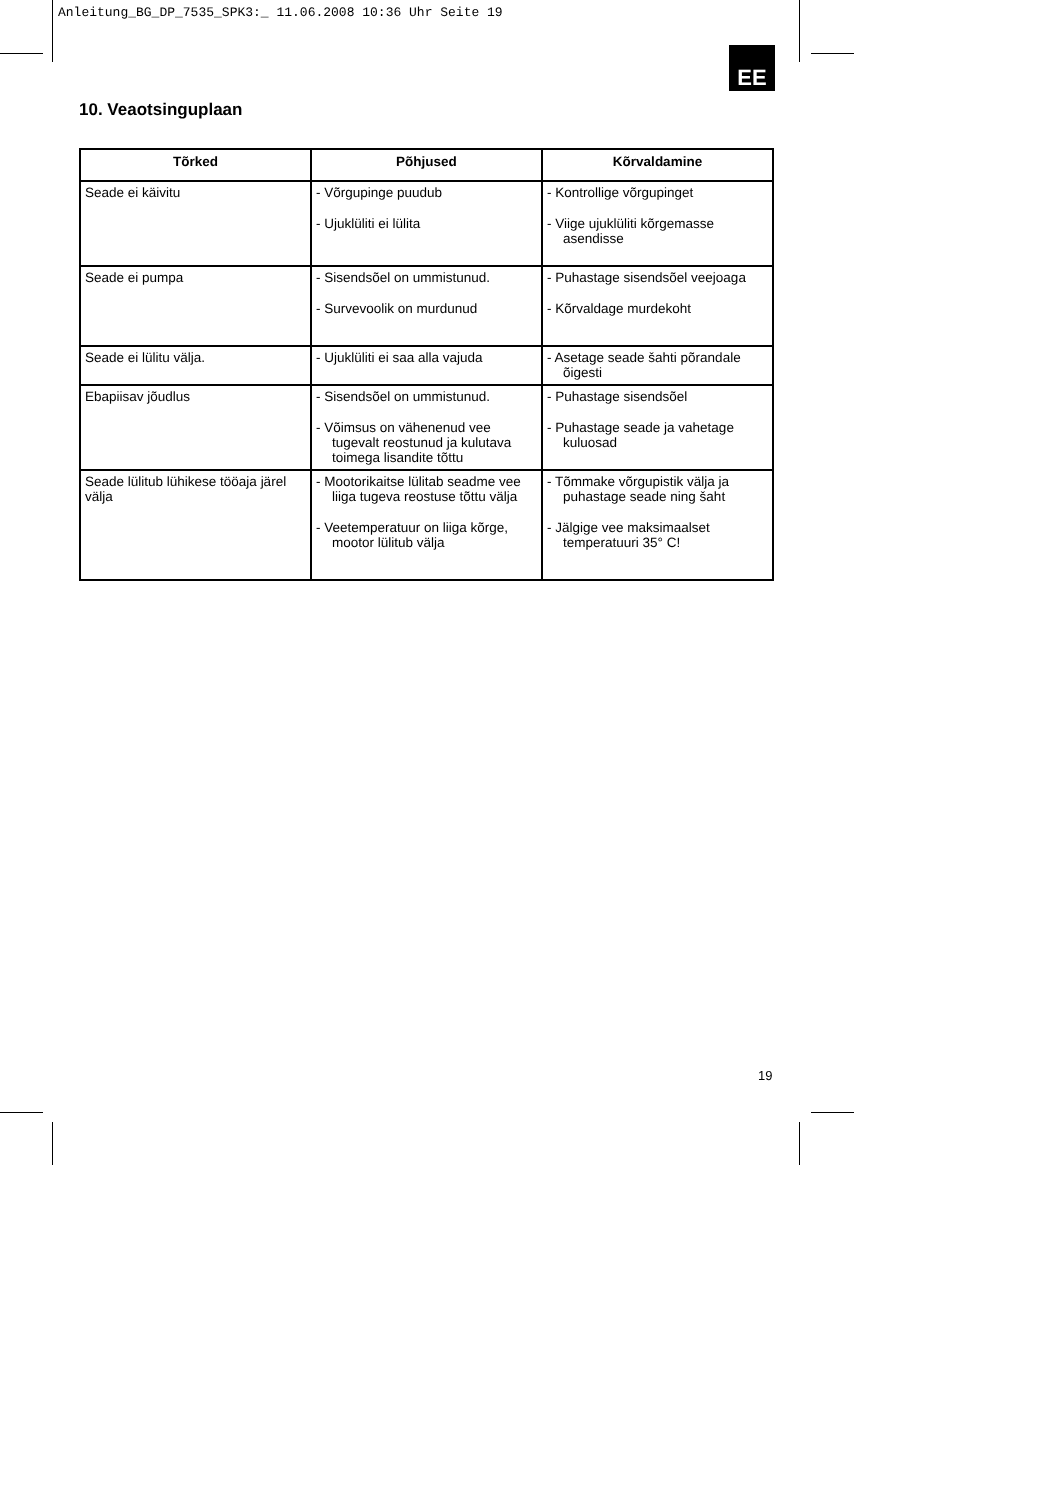Anleitung_BG_DP_7535_SPK3:_ 11.06.2008 10:36 Uhr Seite 19
EE
10. Veaotsinguplaan
| Tõrked | Põhjused | Kõrvaldamine |
| --- | --- | --- |
| Seade ei käivitu | - Võrgupinge puudub - Ujuklüliti ei lülita | - Kontrollige võrgupinget - Viige ujuklüliti kõrgemasse asendisse |
| Seade ei pumpa | - Sisendsõel on ummistunud. - Survevoolik on murdunud | - Puhastage sisendsõel veejoaga - Kõrvaldage murdekoht |
| Seade ei lülitu välja. | - Ujuklüliti ei saa alla vajuda | - Asetage seade šahti põrandale õigesti |
| Ebapiisav jõudlus | - Sisendsõel on ummistunud. - Võimsus on vähenenud vee tugevalt reostunud ja kulutava toimega lisandite tõttu | - Puhastage sisendsõel - Puhastage seade ja vahetage kuluosad |
| Seade lülitub lühikese tööaja järel välja | - Mootorikaitse lülitab seadme vee liiga tugeva reostuse tõttu välja - Veetemperatuur on liiga kõrge, mootor lülitub välja | - Tõmmake võrgupistik välja ja puhastage seade ning šaht - Jälgige vee maksimaalset temperatuuri 35° C! |
19